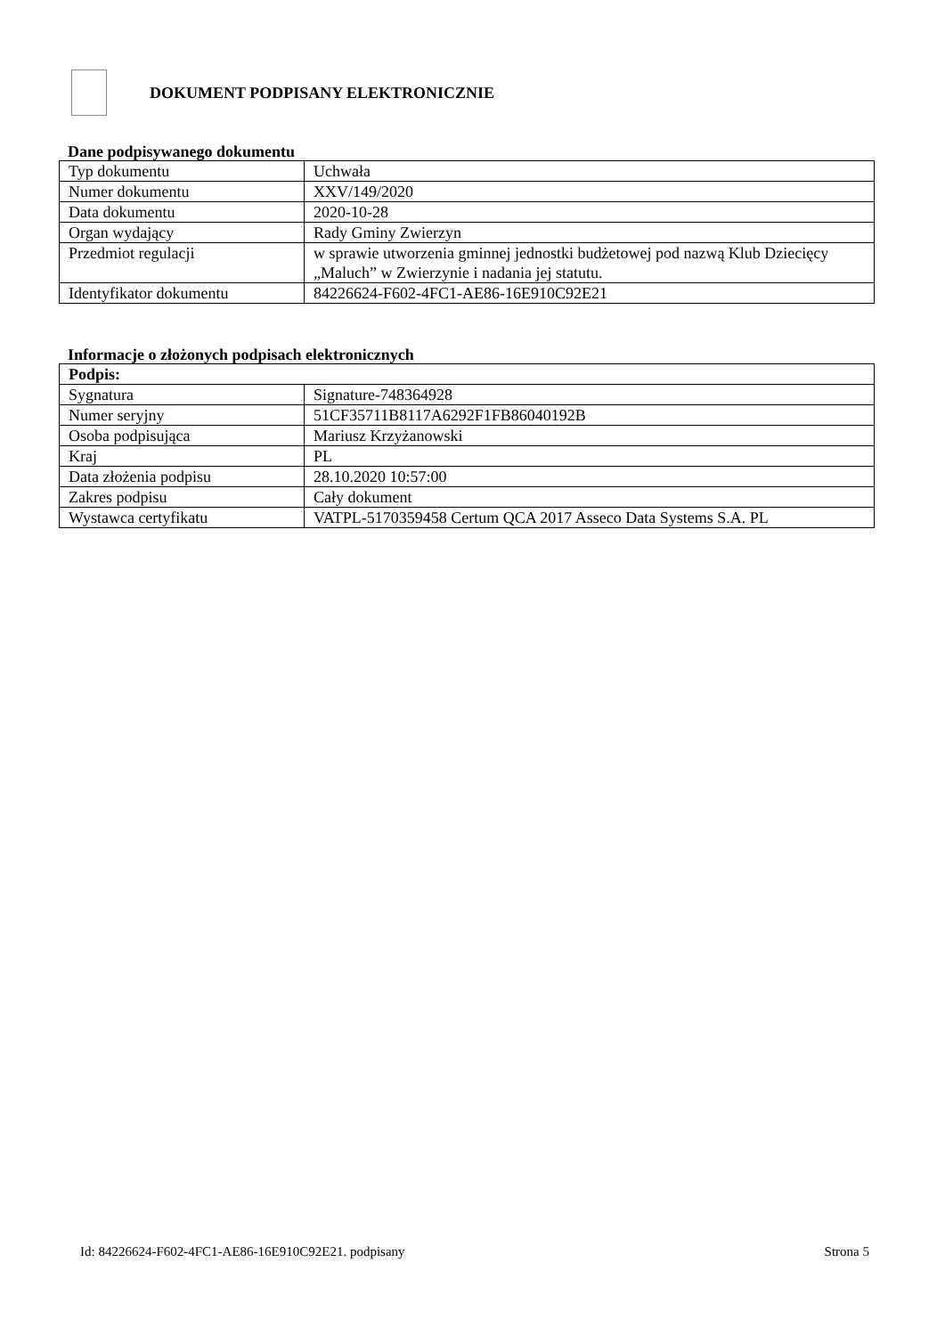DOKUMENT PODPISANY ELEKTRONICZNIE
Dane podpisywanego dokumentu
| Typ dokumentu | Uchwała |
| Numer dokumentu | XXV/149/2020 |
| Data dokumentu | 2020-10-28 |
| Organ wydający | Rady Gminy Zwierzyn |
| Przedmiot regulacji | w sprawie utworzenia gminnej jednostki budżetowej pod nazwą Klub Dziecięcy „Maluch” w Zwierzynie i nadania jej statutu. |
| Identyfikator dokumentu | 84226624-F602-4FC1-AE86-16E910C92E21 |
Informacje o złożonych podpisach elektronicznych
| Podpis: | |
| Sygnatura | Signature-748364928 |
| Numer seryjny | 51CF35711B8117A6292F1FB86040192B |
| Osoba podpisująca | Mariusz Krzyżanowski |
| Kraj | PL |
| Data złożenia podpisu | 28.10.2020 10:57:00 |
| Zakres podpisu | Cały dokument |
| Wystawca certyfikatu | VATPL-5170359458 Certum QCA 2017 Asseco Data Systems S.A. PL |
Id: 84226624-F602-4FC1-AE86-16E910C92E21. podpisany Strona 5